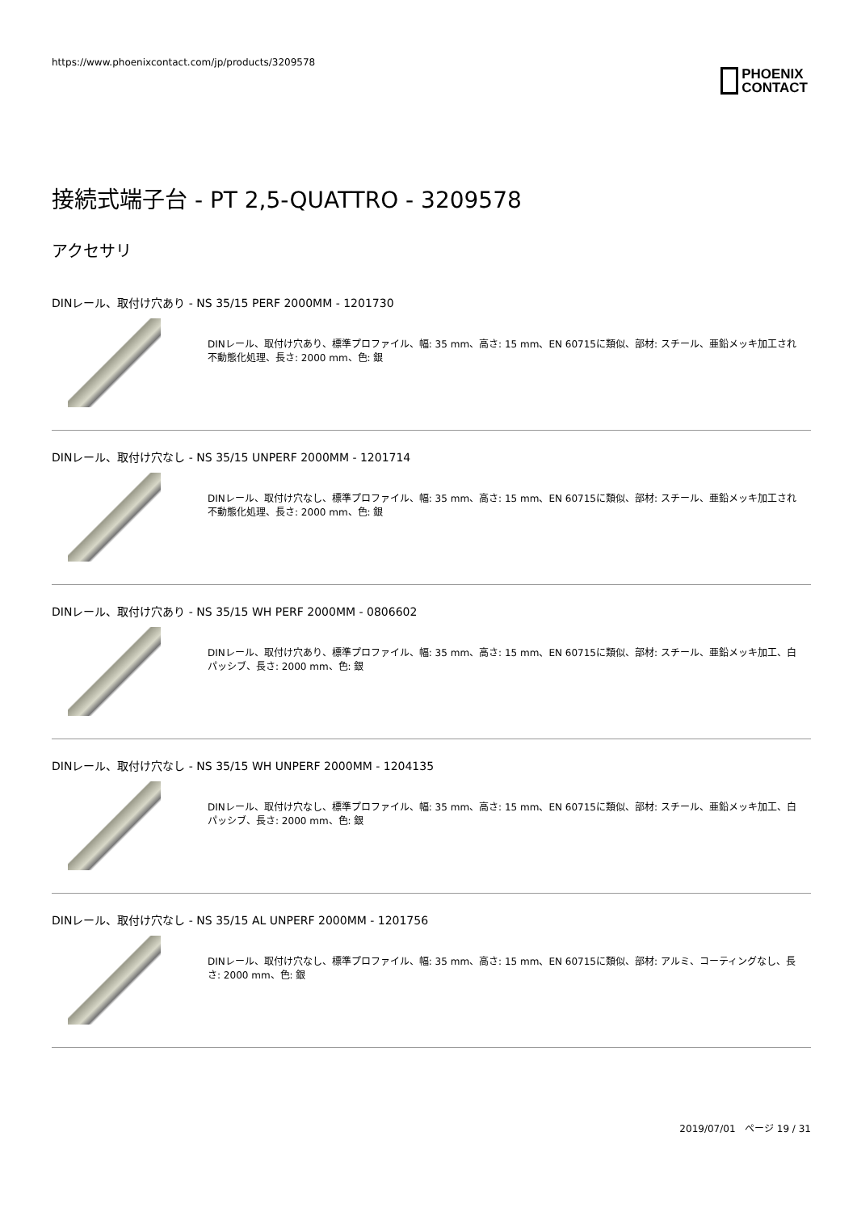https://www.phoenixcontact.com/jp/products/3209578
PHOENIX
CONTACT
接続式端子台 - PT 2,5-QUATTRO - 3209578
アクセサリ
DINレール、取付け穴あり - NS 35/15 PERF 2000MM - 1201730
DINレール、取付け穴あり、標準プロファイル、幅: 35 mm、高さ: 15 mm、EN 60715に類似、部材: スチール、亜鉛メッキ加工され不動態化処理、長さ: 2000 mm、色: 銀
DINレール、取付け穴なし - NS 35/15 UNPERF 2000MM - 1201714
DINレール、取付け穴なし、標準プロファイル、幅: 35 mm、高さ: 15 mm、EN 60715に類似、部材: スチール、亜鉛メッキ加工され不動態化処理、長さ: 2000 mm、色: 銀
DINレール、取付け穴あり - NS 35/15 WH PERF 2000MM - 0806602
DINレール、取付け穴あり、標準プロファイル、幅: 35 mm、高さ: 15 mm、EN 60715に類似、部材: スチール、亜鉛メッキ加工、白パッシブ、長さ: 2000 mm、色: 銀
DINレール、取付け穴なし - NS 35/15 WH UNPERF 2000MM - 1204135
DINレール、取付け穴なし、標準プロファイル、幅: 35 mm、高さ: 15 mm、EN 60715に類似、部材: スチール、亜鉛メッキ加工、白パッシブ、長さ: 2000 mm、色: 銀
DINレール、取付け穴なし - NS 35/15 AL UNPERF 2000MM - 1201756
DINレール、取付け穴なし、標準プロファイル、幅: 35 mm、高さ: 15 mm、EN 60715に類似、部材: アルミ、コーティングなし、長さ: 2000 mm、色: 銀
2019/07/01 ページ 19 / 31